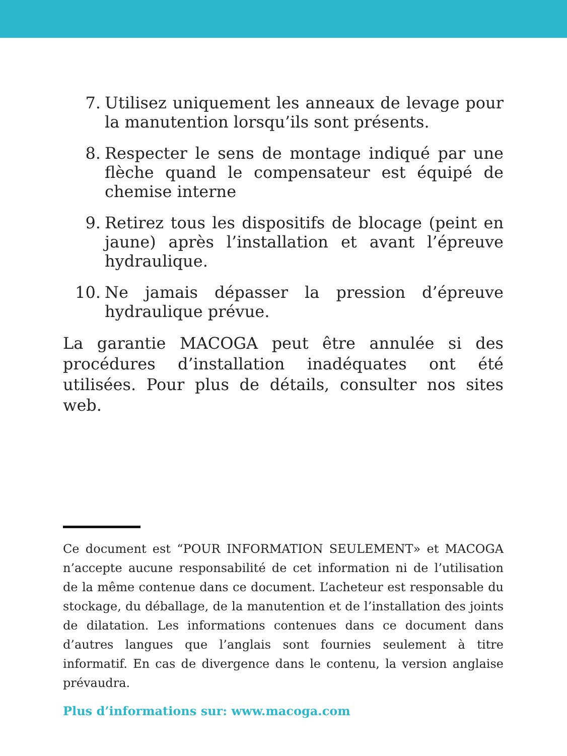7. Utilisez uniquement les anneaux de levage pour la manutention lorsqu’ils sont présents.
8. Respecter le sens de montage indiqué par une flèche quand le compensateur est équipé de chemise interne
9. Retirez tous les dispositifs de blocage (peint en jaune) après l’installation et avant l’épreuve hydraulique.
10. Ne jamais dépasser la pression d’épreuve hydraulique prévue.
La garantie MACOGA peut être annulée si des procédures d’installation inadéquates ont été utilisées. Pour plus de détails, consulter nos sites web.
Ce document est “POUR INFORMATION SEULEMENT» et MACOGA n’accepte aucune responsabilité de cet information ni de l’utilisation de la même contenue dans ce document. L’acheteur est responsable du stockage, du déballage, de la manutention et de l’installation des joints de dilatation. Les informations contenues dans ce document dans d’autres langues que l’anglais sont fournies seulement à titre informatif. En cas de divergence dans le contenu, la version anglaise prévaudra.
Plus d’informations sur: www.macoga.com